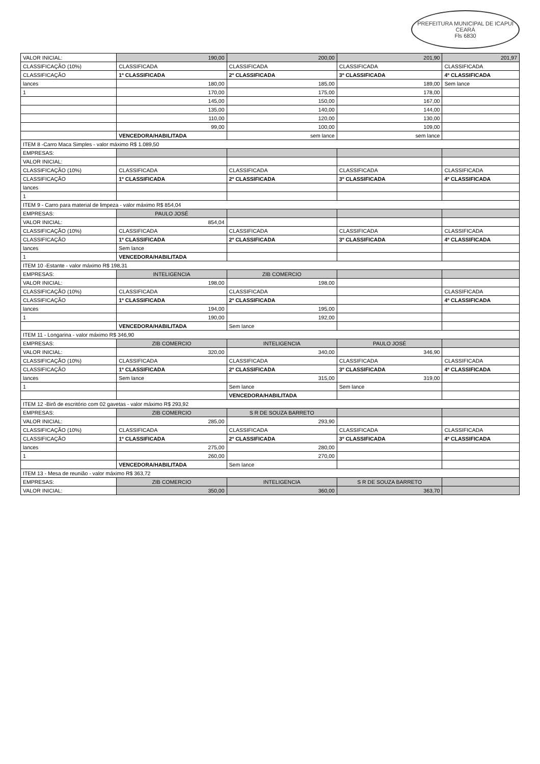PREFEITURA MUNICIPAL DE ICAPUÍ
CEARÁ
Fls 6830
| VALOR INICIAL: | 190,00 | 200,00 | 201,90 | 201,97 |
| CLASSIFICAÇÃO (10%) | CLASSIFICADA | CLASSIFICADA | CLASSIFICADA | CLASSIFICADA |
| CLASSIFICAÇÃO | 1º CLASSIFICADA | 2º CLASSIFICADA | 3º CLASSIFICADA | 4º CLASSIFICADA |
| lances | 180,00 | 185,00 | 189,00 | Sem lance |
| 1 | 170,00 | 175,00 | 178,00 | |
| | 145,00 | 150,00 | 167,00 | |
| | 135,00 | 140,00 | 144,00 | |
| | 110,00 | 120,00 | 130,00 | |
| | 99,00 | 100,00 | 109,00 | |
| | VENCEDORA/HABILITADA | sem lance | sem lance | |
| ITEM 8 -Carro Maca Simples - valor máximo R$ 1.089,50 | | | | |
| EMPRESAS: | | | | |
| VALOR INICIAL: | | | | |
| CLASSIFICAÇÃO (10%) | CLASSIFICADA | CLASSIFICADA | CLASSIFICADA | CLASSIFICADA |
| CLASSIFICAÇÃO | 1º CLASSIFICADA | 2º CLASSIFICADA | 3º CLASSIFICADA | 4º CLASSIFICADA |
| lances | | | | |
| 1 | | | | |
| ITEM 9 - Carro para material de limpeza - valor máximo R$ 854,04 | | | | |
| EMPRESAS: | PAULO JOSÉ | | | |
| VALOR INICIAL: | 854,04 | | | |
| CLASSIFICAÇÃO (10%) | CLASSIFICADA | CLASSIFICADA | CLASSIFICADA | CLASSIFICADA |
| CLASSIFICAÇÃO | 1º CLASSIFICADA | 2º CLASSIFICADA | 3º CLASSIFICADA | 4º CLASSIFICADA |
| lances | Sem lance | | | |
| 1 | VENCEDORA/HABILITADA | | | |
| ITEM 10 -Estante - valor máximo R$ 198,31 | | | | |
| EMPRESAS: | INTELIGENCIA | ZIB COMERCIO | | |
| VALOR INICIAL: | 198,00 | 198,00 | | |
| CLASSIFICAÇÃO (10%) | CLASSIFICADA | CLASSIFICADA | | CLASSIFICADA |
| CLASSIFICAÇÃO | 1º CLASSIFICADA | 2º CLASSIFICADA | | 4º CLASSIFICADA |
| lances | 194,00 | 195,00 | | |
| 1 | 190,00 | 192,00 | | |
| | VENCEDORA/HABILITADA | Sem lance | | |
| ITEM 11 - Longarina - valor máximo R$ 346,90 | | | | |
| EMPRESAS: | ZIB COMERCIO | INTELIGENCIA | PAULO JOSÉ | |
| VALOR INICIAL: | 320,00 | 340,00 | 346,90 | |
| CLASSIFICAÇÃO (10%) | CLASSIFICADA | CLASSIFICADA | CLASSIFICADA | CLASSIFICADA |
| CLASSIFICAÇÃO | 1º CLASSIFICADA | 2º CLASSIFICADA | 3º CLASSIFICADA | 4º CLASSIFICADA |
| lances | Sem lance | 315,00 | 319,00 | |
| 1 | | Sem lance | Sem lance | |
| | | VENCEDORA/HABILITADA | | |
| ITEM 12 -Birô de escritório com 02 gavetas - valor máximo R$ 293,92 | | | | |
| EMPRESAS: | ZIB COMERCIO | S R DE SOUZA BARRETO | | |
| VALOR INICIAL: | 285,00 | 293,90 | | |
| CLASSIFICAÇÃO (10%) | CLASSIFICADA | CLASSIFICADA | CLASSIFICADA | CLASSIFICADA |
| CLASSIFICAÇÃO | 1º CLASSIFICADA | 2º CLASSIFICADA | 3º CLASSIFICADA | 4º CLASSIFICADA |
| lances | 275,00 | 280,00 | | |
| 1 | 260,00 | 270,00 | | |
| | VENCEDORA/HABILITADA | Sem lance | | |
| ITEM 13 - Mesa de reunião - valor máximo R$ 363,72 | | | | |
| EMPRESAS: | ZIB COMERCIO | INTELIGENCIA | S R DE SOUZA BARRETO | |
| VALOR INICIAL: | 350,00 | 360,00 | 363,70 | |